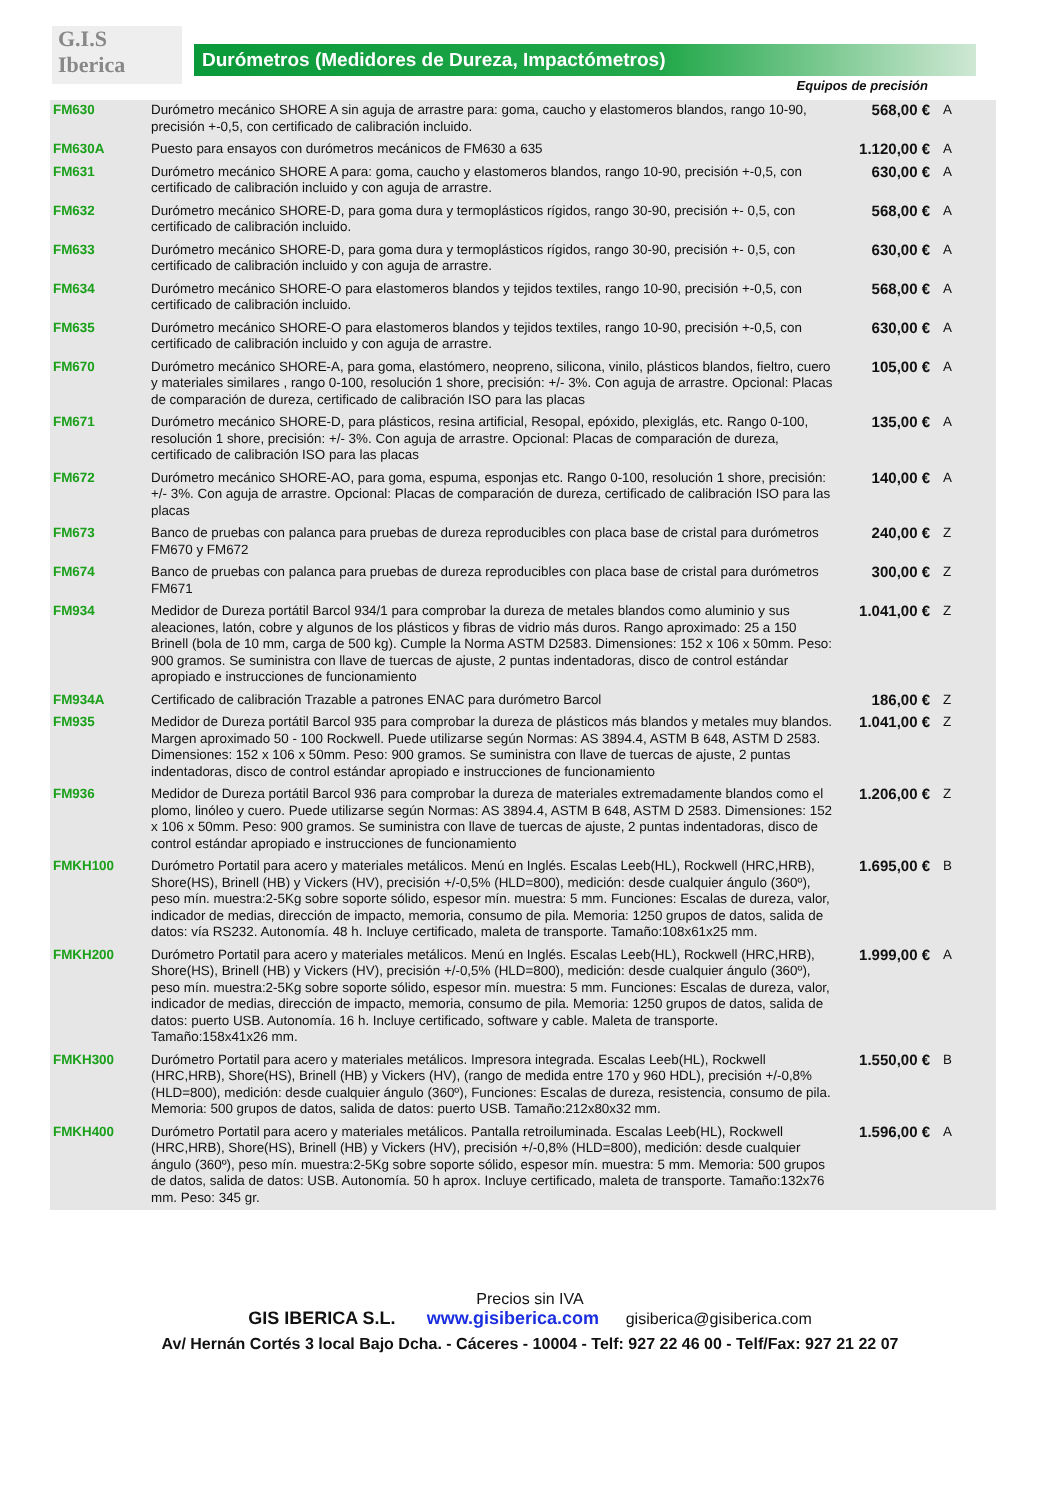G.I.S
Iberica
Durómetros (Medidores de Dureza, Impactómetros)
Equipos de precisión
| FM630 | Durómetro mecánico SHORE A sin aguja de arrastre para: goma, caucho y elastomeros blandos, rango 10-90, precisión +-0,5, con certificado de calibración incluido. | 568,00 € | A |
| FM630A | Puesto para ensayos con durómetros mecánicos de FM630 a 635 | 1.120,00 € | A |
| FM631 | Durómetro mecánico SHORE A para: goma, caucho y elastomeros blandos, rango 10-90, precisión +-0,5, con certificado de calibración incluido y con aguja de arrastre. | 630,00 € | A |
| FM632 | Durómetro mecánico SHORE-D, para goma dura y termoplásticos rígidos, rango 30-90, precisión +- 0,5, con certificado de calibración incluido. | 568,00 € | A |
| FM633 | Durómetro mecánico SHORE-D, para goma dura y termoplásticos rígidos, rango 30-90, precisión +- 0,5, con certificado de calibración incluido y con aguja de arrastre. | 630,00 € | A |
| FM634 | Durómetro mecánico SHORE-O para elastomeros blandos y tejidos textiles, rango 10-90, precisión +-0,5, con certificado de calibración incluido. | 568,00 € | A |
| FM635 | Durómetro mecánico SHORE-O para elastomeros blandos y tejidos textiles, rango 10-90, precisión +-0,5, con certificado de calibración incluido y con aguja de arrastre. | 630,00 € | A |
| FM670 | Durómetro mecánico SHORE-A, para goma, elastómero, neopreno, silicona, vinilo, plásticos blandos, fieltro, cuero y materiales similares , rango 0-100, resolución 1 shore, precisión: +/- 3%. Con aguja de arrastre. Opcional: Placas de comparación de dureza, certificado de calibración ISO para las placas | 105,00 € | A |
| FM671 | Durómetro mecánico SHORE-D, para plásticos, resina artificial, Resopal, epóxido, plexiglás, etc. Rango 0-100, resolución 1 shore, precisión: +/- 3%. Con aguja de arrastre. Opcional: Placas de comparación de dureza, certificado de calibración ISO para las placas | 135,00 € | A |
| FM672 | Durómetro mecánico SHORE-AO, para goma, espuma, esponjas etc. Rango 0-100, resolución 1 shore, precisión: +/- 3%. Con aguja de arrastre. Opcional: Placas de comparación de dureza, certificado de calibración ISO para las placas | 140,00 € | A |
| FM673 | Banco de pruebas con palanca para pruebas de dureza reproducibles con placa base de cristal para durómetros FM670 y FM672 | 240,00 € | Z |
| FM674 | Banco de pruebas con palanca para pruebas de dureza reproducibles con placa base de cristal para durómetros FM671 | 300,00 € | Z |
| FM934 | Medidor de Dureza portátil Barcol 934/1 para comprobar la dureza de metales blandos como aluminio y sus aleaciones, latón, cobre y algunos de los plásticos y fibras de vidrio más duros. Rango aproximado: 25 a 150 Brinell (bola de 10 mm, carga de 500 kg). Cumple la Norma ASTM D2583. Dimensiones: 152 x 106 x 50mm. Peso: 900 gramos. Se suministra con llave de tuercas de ajuste, 2 puntas indentadoras, disco de control estándar apropiado e instrucciones de funcionamiento | 1.041,00 € | Z |
| FM934A | Certificado de calibración Trazable a patrones ENAC para durómetro Barcol | 186,00 € | Z |
| FM935 | Medidor de Dureza portátil Barcol 935 para comprobar la dureza de plásticos más blandos y metales muy blandos. Margen aproximado 50 - 100 Rockwell. Puede utilizarse según Normas: AS 3894.4, ASTM B 648, ASTM D 2583. Dimensiones: 152 x 106 x 50mm. Peso: 900 gramos. Se suministra con llave de tuercas de ajuste, 2 puntas indentadoras, disco de control estándar apropiado e instrucciones de funcionamiento | 1.041,00 € | Z |
| FM936 | Medidor de Dureza portátil Barcol 936 para comprobar la dureza de materiales extremadamente blandos como el plomo, linóleo y cuero. Puede utilizarse según Normas: AS 3894.4, ASTM B 648, ASTM D 2583. Dimensiones: 152 x 106 x 50mm. Peso: 900 gramos. Se suministra con llave de tuercas de ajuste, 2 puntas indentadoras, disco de control estándar apropiado e instrucciones de funcionamiento | 1.206,00 € | Z |
| FMKH100 | Durómetro Portatil para acero y materiales metálicos. Menú en Inglés. Escalas Leeb(HL), Rockwell (HRC,HRB), Shore(HS), Brinell (HB) y Vickers (HV), precisión +/-0,5% (HLD=800), medición: desde cualquier ángulo (360º), peso mín. muestra:2-5Kg sobre soporte sólido, espesor mín. muestra: 5 mm. Funciones: Escalas de dureza, valor, indicador de medias, dirección de impacto, memoria, consumo de pila. Memoria: 1250 grupos de datos, salida de datos: vía RS232. Autonomía. 48 h. Incluye certificado, maleta de transporte. Tamaño:108x61x25 mm. | 1.695,00 € | B |
| FMKH200 | Durómetro Portatil para acero y materiales metálicos. Menú en Inglés. Escalas Leeb(HL), Rockwell (HRC,HRB), Shore(HS), Brinell (HB) y Vickers (HV), precisión +/-0,5% (HLD=800), medición: desde cualquier ángulo (360º), peso mín. muestra:2-5Kg sobre soporte sólido, espesor mín. muestra: 5 mm. Funciones: Escalas de dureza, valor, indicador de medias, dirección de impacto, memoria, consumo de pila. Memoria: 1250 grupos de datos, salida de datos: puerto USB. Autonomía. 16 h. Incluye certificado, software y cable. Maleta de transporte. Tamaño:158x41x26 mm. | 1.999,00 € | A |
| FMKH300 | Durómetro Portatil para acero y materiales metálicos. Impresora integrada. Escalas Leeb(HL), Rockwell (HRC,HRB), Shore(HS), Brinell (HB) y Vickers (HV), (rango de medida entre 170 y 960 HDL), precisión +/-0,8% (HLD=800), medición: desde cualquier ángulo (360º), Funciones: Escalas de dureza, resistencia, consumo de pila. Memoria: 500 grupos de datos, salida de datos: puerto USB. Tamaño:212x80x32 mm. | 1.550,00 € | B |
| FMKH400 | Durómetro Portatil para acero y materiales metálicos. Pantalla retroiluminada. Escalas Leeb(HL), Rockwell (HRC,HRB), Shore(HS), Brinell (HB) y Vickers (HV), precisión +/-0,8% (HLD=800), medición: desde cualquier ángulo (360º), peso mín. muestra:2-5Kg sobre soporte sólido, espesor mín. muestra: 5 mm. Memoria: 500 grupos de datos, salida de datos: USB. Autonomía. 50 h aprox. Incluye certificado, maleta de transporte. Tamaño:132x76 mm. Peso: 345 gr. | 1.596,00 € | A |
Precios sin IVA
GIS IBERICA S.L. www.gisiberica.com gisiberica@gisiberica.com
Av/ Hernán Cortés 3 local Bajo Dcha. - Cáceres - 10004 - Telf: 927 22 46 00 - Telf/Fax: 927 21 22 07